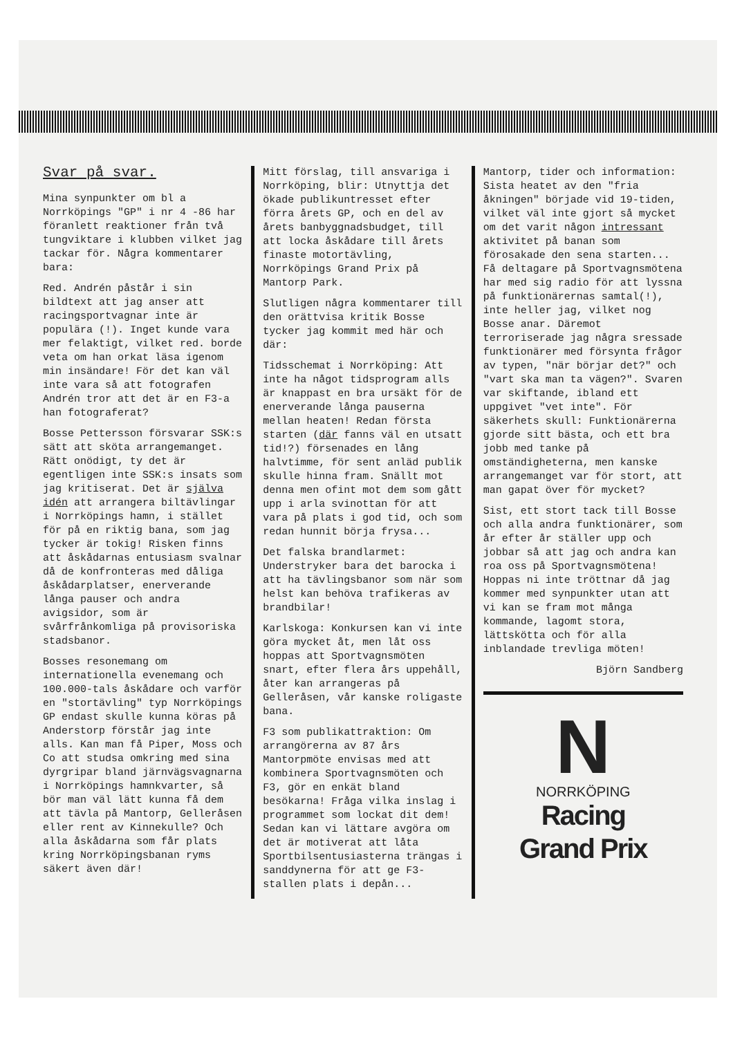Svar på svar.
Mina synpunkter om bl a Norrköpings "GP" i nr 4 -86 har föranlett reaktioner från två tungviktare i klubben vilket jag tackar för. Några kommentarer bara:
Red. Andrén påstår i sin bildtext att jag anser att racingsportvagnar inte är populära (!). Inget kunde vara mer felaktigt, vilket red. borde veta om han orkat läsa igenom min insändare! För det kan väl inte vara så att fotografen Andrén tror att det är en F3-a han fotograferat?
Bosse Pettersson försvarar SSK:s sätt att sköta arrangemanget. Rätt onödigt, ty det är egentligen inte SSK:s insats som jag kritiserat. Det är själva idén att arrangera biltävlingar i Norrköpings hamn, i stället för på en riktig bana, som jag tycker är tokig! Risken finns att åskådarnas entusiasm svalnar då de konfronteras med dåliga åskådarplatser, enerverande långa pauser och andra avigsidor, som är svårfrånkomliga på provisoriska stadsbanor.
Bosses resonemang om internationella evenemang och 100.000-tals åskådare och varför en "stortävling" typ Norrköpings GP endast skulle kunna köras på Anderstorp förstår jag inte alls. Kan man få Piper, Moss och Co att studsa omkring med sina dyrgripar bland järnvägsvagnarna i Norrköpings hamnkvarter, så bör man väl lätt kunna få dem att tävla på Mantorp, Gelleråsen eller rent av Kinnekulle? Och alla åskådarna som får plats kring Norrköpingsbanan ryms säkert även där!
Mitt förslag, till ansvariga i Norrköping, blir: Utnyttja det ökade publikuntresset efter förra årets GP, och en del av årets banbyggnadsbudget, till att locka åskådare till årets finaste motortävling, Norrköpings Grand Prix på Mantorp Park.
Slutligen några kommentarer till den orättvisa kritik Bosse tycker jag kommit med här och där:
Tidsschemat i Norrköping: Att inte ha något tidsprogram alls är knappast en bra ursäkt för de enerverande långa pauserna mellan heaten! Redan första starten (där fanns väl en utsatt tid!?) försenades en lång halvtimme, för sent anläd publik skulle hinna fram. Snällt mot denna men ofint mot dem som gått upp i arla svinottan för att vara på plats i god tid, och som redan hunnit börja frysa...
Det falska brandlarmet: Understryker bara det barocka i att ha tävlingsbanor som när som helst kan behöva trafikeras av brandbilar!
Karlskoga: Konkursen kan vi inte göra mycket åt, men låt oss hoppas att Sportvagnsmöten snart, efter flera års uppehåll, åter kan arrangeras på Gelleråsen, vår kanske roligaste bana.
F3 som publikattraktion: Om arrangörerna av 87 års Mantorpmöte envisas med att kombinera Sportvagnsmöten och F3, gör en enkät bland besökarna! Fråga vilka inslag i programmet som lockat dit dem! Sedan kan vi lättare avgöra om det är motiverat att låta Sportbilsentusiasterna trängas i sanddynerna för att ge F3-stallen plats i depån...
Mantorp, tider och information: Sista heatet av den "fria åkningen" började vid 19-tiden, vilket väl inte gjort så mycket om det varit någon intressant aktivitet på banan som förosakade den sena starten...
Få deltagare på Sportvagnsmötena har med sig radio för att lyssna på funktionärernas samtal(!), inte heller jag, vilket nog Bosse anar. Däremot terroriserade jag några sressade funktionärer med försynta frågor av typen, "när börjar det?" och "vart ska man ta vägen?". Svaren var skiftande, ibland ett uppgivet "vet inte". För säkerhets skull: Funktionärerna gjorde sitt bästa, och ett bra jobb med tanke på omständigheterna, men kanske arrangemanget var för stort, att man gapat över för mycket?
Sist, ett stort tack till Bosse och alla andra funktionärer, som år efter år ställer upp och jobbar så att jag och andra kan roa oss på Sportvagnsmötena! Hoppas ni inte tröttnar då jag kommer med synpunkter utan att vi kan se fram mot många kommande, lagomt stora, lättskötta och för alla inblandade trevliga möten!
Björn Sandberg
N
NORRKÖPING
Racing
Grand Prix